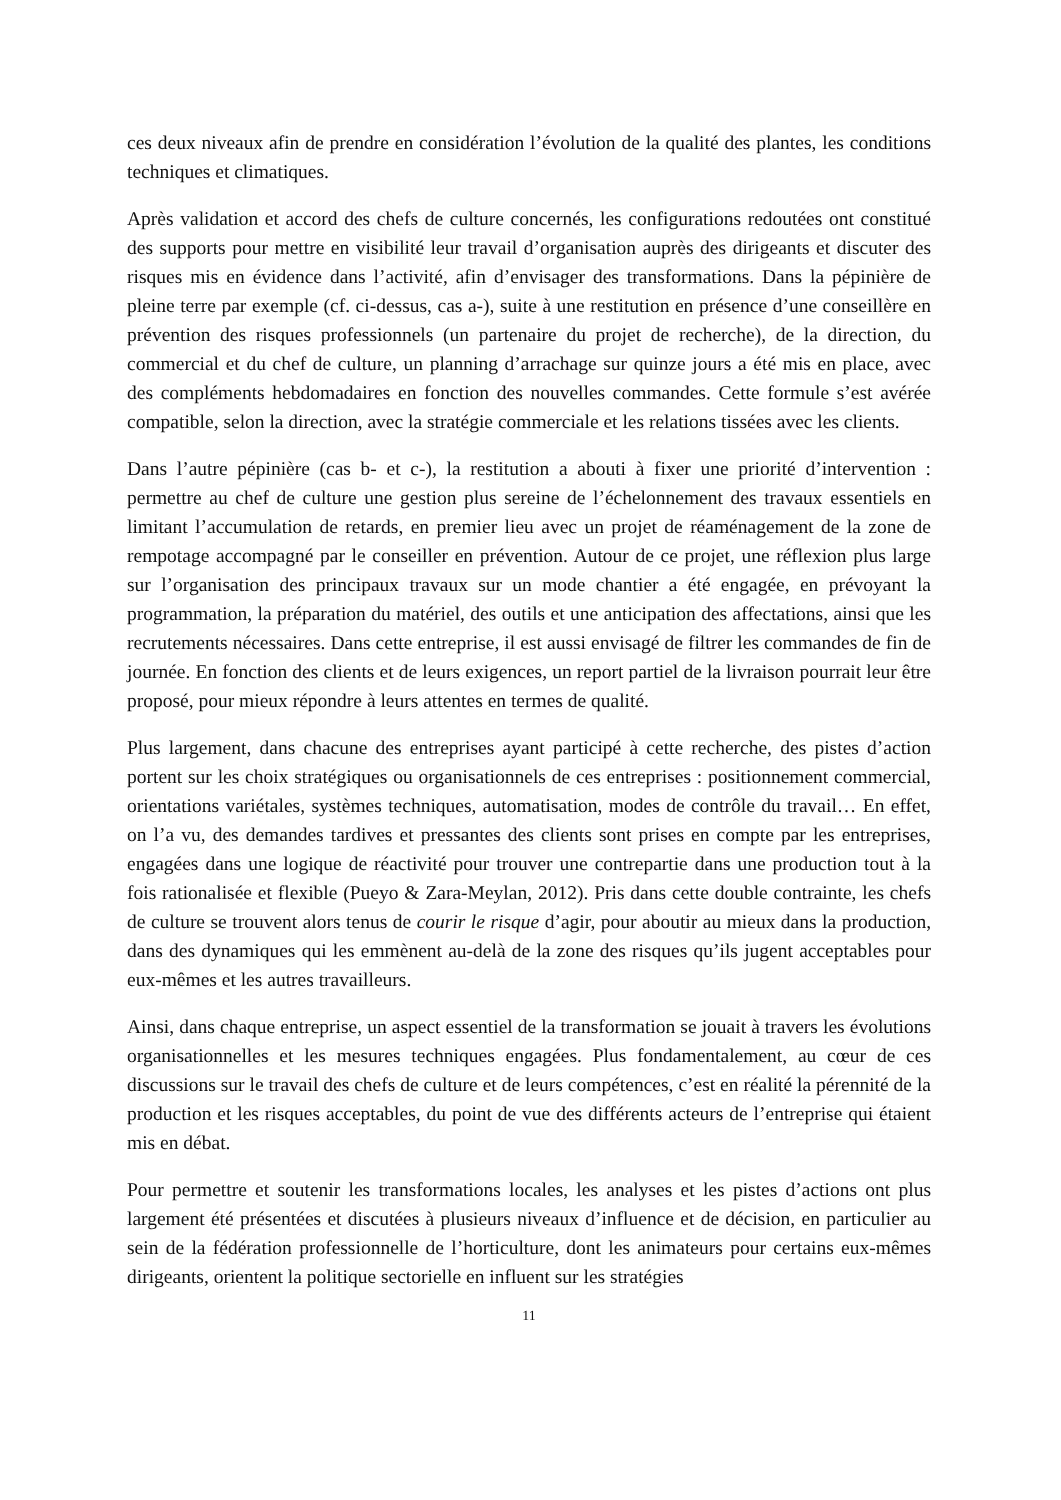ces deux niveaux afin de prendre en considération l’évolution de la qualité des plantes, les conditions techniques et climatiques.
Après validation et accord des chefs de culture concernés, les configurations redoutées ont constitué des supports pour mettre en visibilité leur travail d’organisation auprès des dirigeants et discuter des risques mis en évidence dans l’activité, afin d’envisager des transformations. Dans la pépinière de pleine terre par exemple (cf. ci-dessus, cas a-), suite à une restitution en présence d’une conseillère en prévention des risques professionnels (un partenaire du projet de recherche), de la direction, du commercial et du chef de culture, un planning d’arrachage sur quinze jours a été mis en place, avec des compléments hebdomadaires en fonction des nouvelles commandes. Cette formule s’est avérée compatible, selon la direction, avec la stratégie commerciale et les relations tissées avec les clients.
Dans l’autre pépinière (cas b- et c-), la restitution a abouti à fixer une priorité d’intervention : permettre au chef de culture une gestion plus sereine de l’échelonnement des travaux essentiels en limitant l’accumulation de retards, en premier lieu avec un projet de réaménagement de la zone de rempotage accompagné par le conseiller en prévention. Autour de ce projet, une réflexion plus large sur l’organisation des principaux travaux sur un mode chantier a été engagée, en prévoyant la programmation, la préparation du matériel, des outils et une anticipation des affectations, ainsi que les recrutements nécessaires. Dans cette entreprise, il est aussi envisagé de filtrer les commandes de fin de journée. En fonction des clients et de leurs exigences, un report partiel de la livraison pourrait leur être proposé, pour mieux répondre à leurs attentes en termes de qualité.
Plus largement, dans chacune des entreprises ayant participé à cette recherche, des pistes d’action portent sur les choix stratégiques ou organisationnels de ces entreprises : positionnement commercial, orientations variétales, systèmes techniques, automatisation, modes de contrôle du travail… En effet, on l’a vu, des demandes tardives et pressantes des clients sont prises en compte par les entreprises, engagées dans une logique de réactivité pour trouver une contrepartie dans une production tout à la fois rationalisée et flexible (Pueyo & Zara-Meylan, 2012). Pris dans cette double contrainte, les chefs de culture se trouvent alors tenus de courir le risque d’agir, pour aboutir au mieux dans la production, dans des dynamiques qui les emmènent au-delà de la zone des risques qu’ils jugent acceptables pour eux-mêmes et les autres travailleurs.
Ainsi, dans chaque entreprise, un aspect essentiel de la transformation se jouait à travers les évolutions organisationnelles et les mesures techniques engagées. Plus fondamentalement, au cœur de ces discussions sur le travail des chefs de culture et de leurs compétences, c’est en réalité la pérennité de la production et les risques acceptables, du point de vue des différents acteurs de l’entreprise qui étaient mis en débat.
Pour permettre et soutenir les transformations locales, les analyses et les pistes d’actions ont plus largement été présentées et discutées à plusieurs niveaux d’influence et de décision, en particulier au sein de la fédération professionnelle de l’horticulture, dont les animateurs pour certains eux-mêmes dirigeants, orientent la politique sectorielle en influent sur les stratégies
11